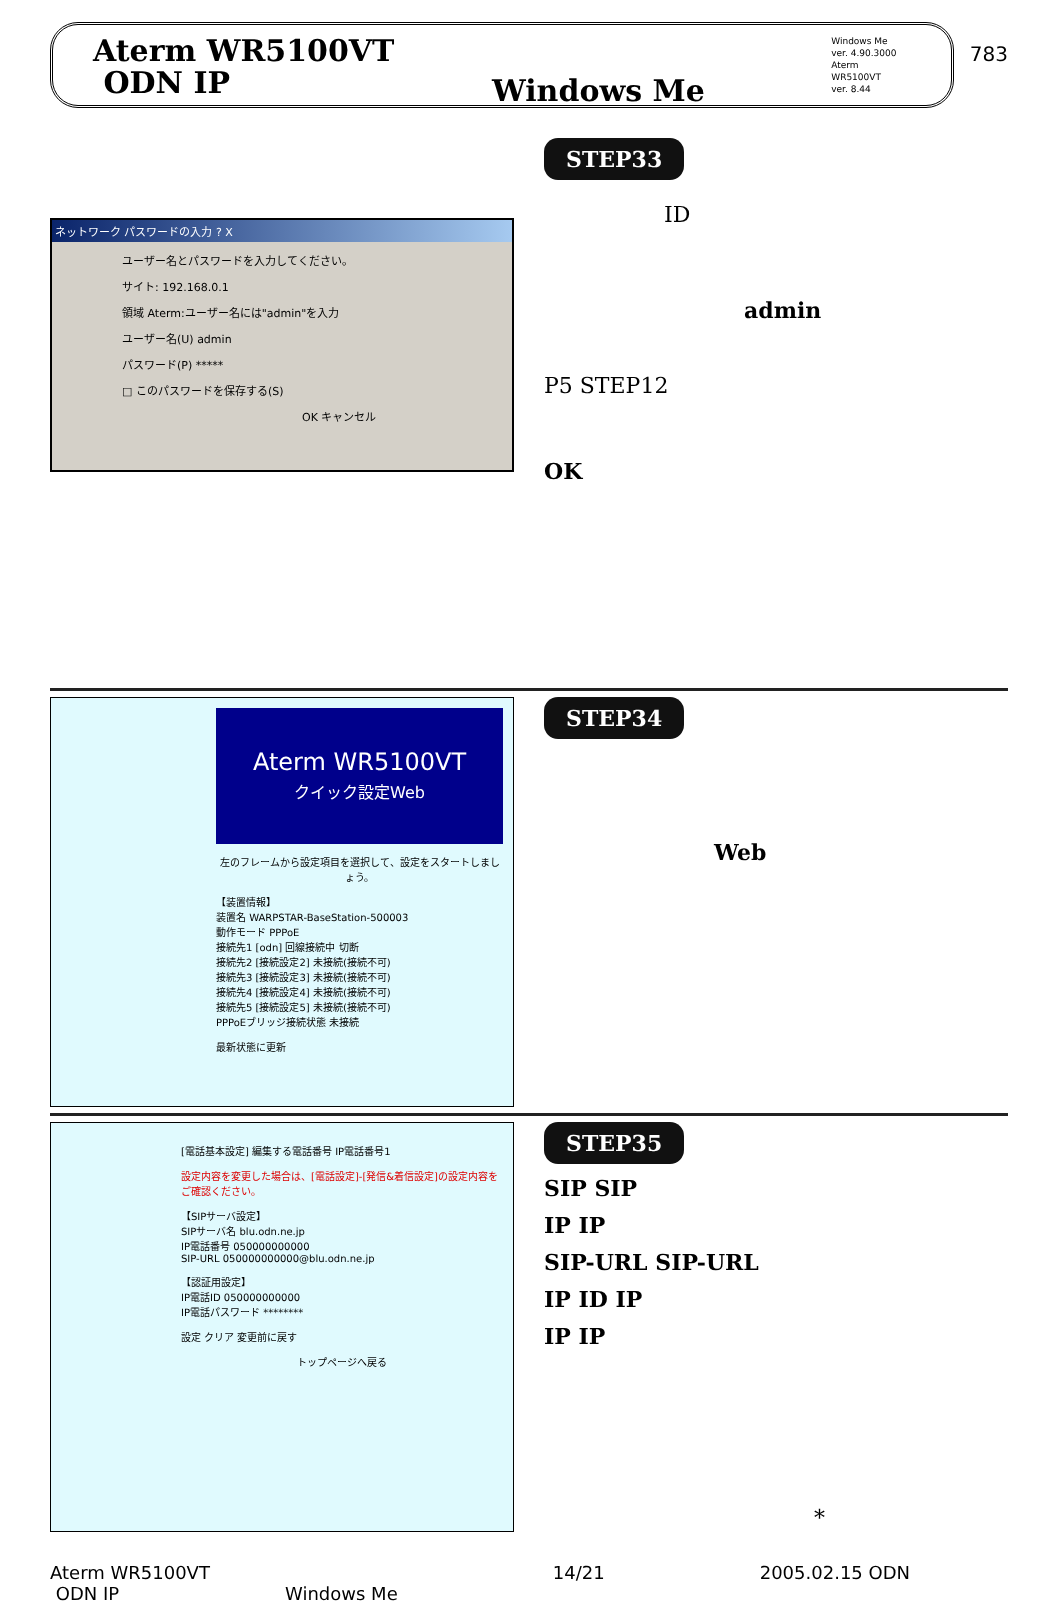783
Aterm WR5100VT
ODN IP
Windows Me
Windows Me
ver. 4.90.3000
Aterm WR5100VT
ver. 8.44
ネットワーク パスワードの入力 ? X
ユーザー名とパスワードを入力してください。
サイト: 192.168.0.1
領域 Aterm:ユーザー名には"admin"を入力
ユーザー名(U) admin
パスワード(P) *****
□ このパスワードを保存する(S)
OK キャンセル
STEP33
ID
admin
P5 STEP12
OK
Aterm WR5100VT
クイック設定Web
左のフレームから設定項目を選択して、設定をスタートしましょう。
【装置情報】
装置名 WARPSTAR-BaseStation-500003
動作モード PPPoE
接続先1 [odn] 回線接続中 切断
接続先2 [接続設定2] 未接続(接続不可)
接続先3 [接続設定3] 未接続(接続不可)
接続先4 [接続設定4] 未接続(接続不可)
接続先5 [接続設定5] 未接続(接続不可)
PPPoEブリッジ接続状態 未接続
最新状態に更新
STEP34
Web
[電話基本設定] 編集する電話番号 IP電話番号1
設定内容を変更した場合は、[電話設定]-[発信&着信設定]の設定内容をご確認ください。
【SIPサーバ設定】
SIPサーバ名 blu.odn.ne.jp
IP電話番号 050000000000
SIP-URL 050000000000@blu.odn.ne.jp
【認証用設定】
IP電話ID 050000000000
IP電話パスワード ********
設定 クリア 変更前に戻す
トップページへ戻る
STEP35
SIP SIP
IP IP
SIP-URL SIP-URL
IP ID IP
IP IP
*
Aterm WR5100VT
ODN IP Windows Me
14/21 2005.02.15 ODN